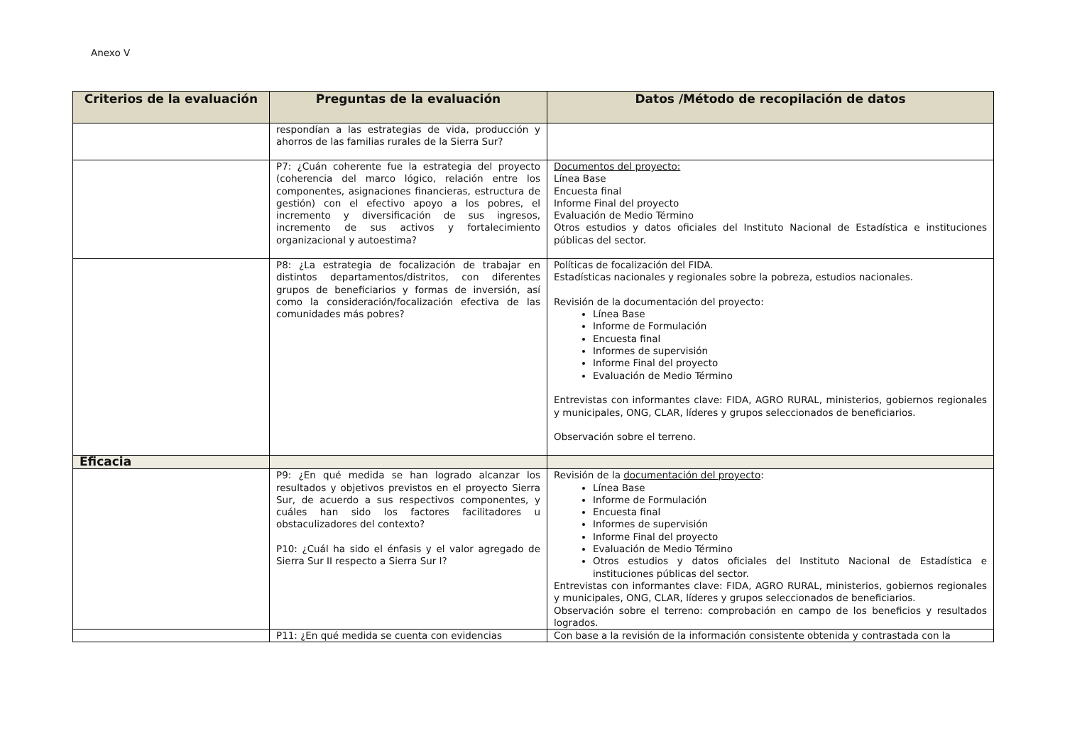Anexo V
| Criterios de la evaluación | Preguntas de la evaluación | Datos /Método de recopilación de datos |
| --- | --- | --- |
| | respondían a las estrategias de vida, producción y ahorros de las familias rurales de la Sierra Sur? | |
| | P7: ¿Cuán coherente fue la estrategia del proyecto (coherencia del marco lógico, relación entre los componentes, asignaciones financieras, estructura de gestión) con el efectivo apoyo a los pobres, el incremento y diversificación de sus ingresos, incremento de sus activos y fortalecimiento organizacional y autoestima? | Documentos del proyecto: Línea Base Encuesta final Informe Final del proyecto Evaluación de Medio Término Otros estudios y datos oficiales del Instituto Nacional de Estadística e instituciones públicas del sector. |
| | P8: ¿La estrategia de focalización de trabajar en distintos departamentos/distritos, con diferentes grupos de beneficiarios y formas de inversión, así como la consideración/focalización efectiva de las comunidades más pobres? | Políticas de focalización del FIDA. Estadísticas nacionales y regionales sobre la pobreza, estudios nacionales. Revisión de la documentación del proyecto: Línea Base Informe de Formulación Encuesta final Informes de supervisión Informe Final del proyecto Evaluación de Medio Término Entrevistas con informantes clave: FIDA, AGRO RURAL, ministerios, gobiernos regionales y municipales, ONG, CLAR, líderes y grupos seleccionados de beneficiarios. Observación sobre el terreno. |
| Eficacia | | |
| | P9: ¿En qué medida se han logrado alcanzar los resultados y objetivos previstos en el proyecto Sierra Sur, de acuerdo a sus respectivos componentes, y cuáles han sido los factores facilitadores u obstaculizadores del contexto? P10: ¿Cuál ha sido el énfasis y el valor agregado de Sierra Sur II respecto a Sierra Sur I? | Revisión de la documentación del proyecto : Línea Base Informe de Formulación Encuesta final Informes de supervisión Informe Final del proyecto Evaluación de Medio Término Otros estudios y datos oficiales del Instituto Nacional de Estadística e instituciones públicas del sector. Entrevistas con informantes clave: FIDA, AGRO RURAL, ministerios, gobiernos regionales y municipales, ONG, CLAR, líderes y grupos seleccionados de beneficiarios. Observación sobre el terreno: comprobación en campo de los beneficios y resultados logrados. |
| | P11: ¿En qué medida se cuenta con evidencias | Con base a la revisión de la información consistente obtenida y contrastada con la |